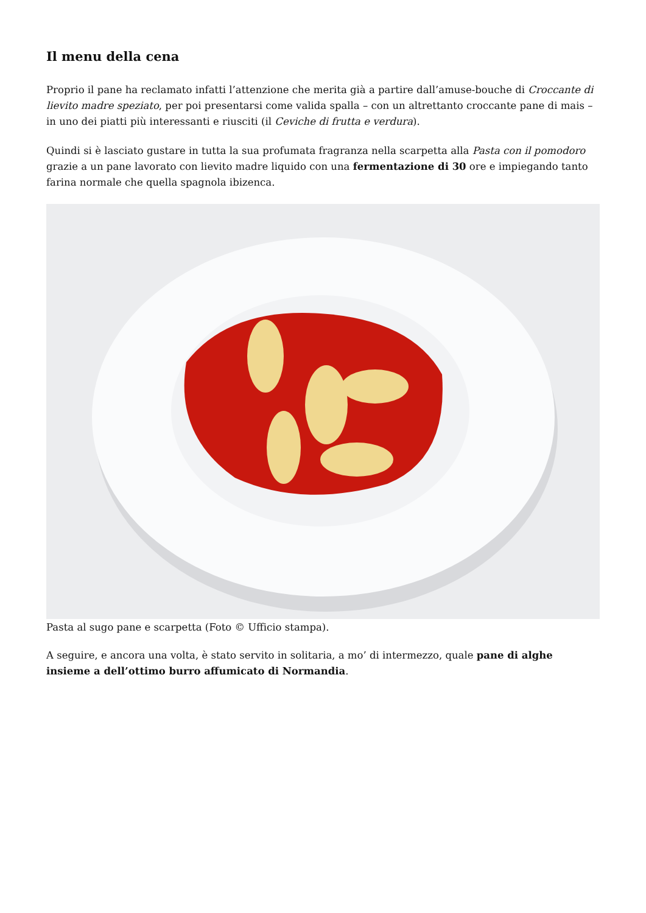Il menu della cena
Proprio il pane ha reclamato infatti l’attenzione che merita già a partire dall’amuse-bouche di Croccante di lievito madre speziato, per poi presentarsi come valida spalla – con un altrettanto croccante pane di mais – in uno dei piatti più interessanti e riusciti (il Ceviche di frutta e verdura).
Quindi si è lasciato gustare in tutta la sua profumata fragranza nella scarpetta alla Pasta con il pomodoro grazie a un pane lavorato con lievito madre liquido con una fermentazione di 30 ore e impiegando tanto farina normale che quella spagnola ibizenca.
Pasta al sugo pane e scarpetta (Foto © Ufficio stampa).
A seguire, e ancora una volta, è stato servito in solitaria, a mo’ di intermezzo, quale pane di alghe insieme a dell’ottimo burro affumicato di Normandia.